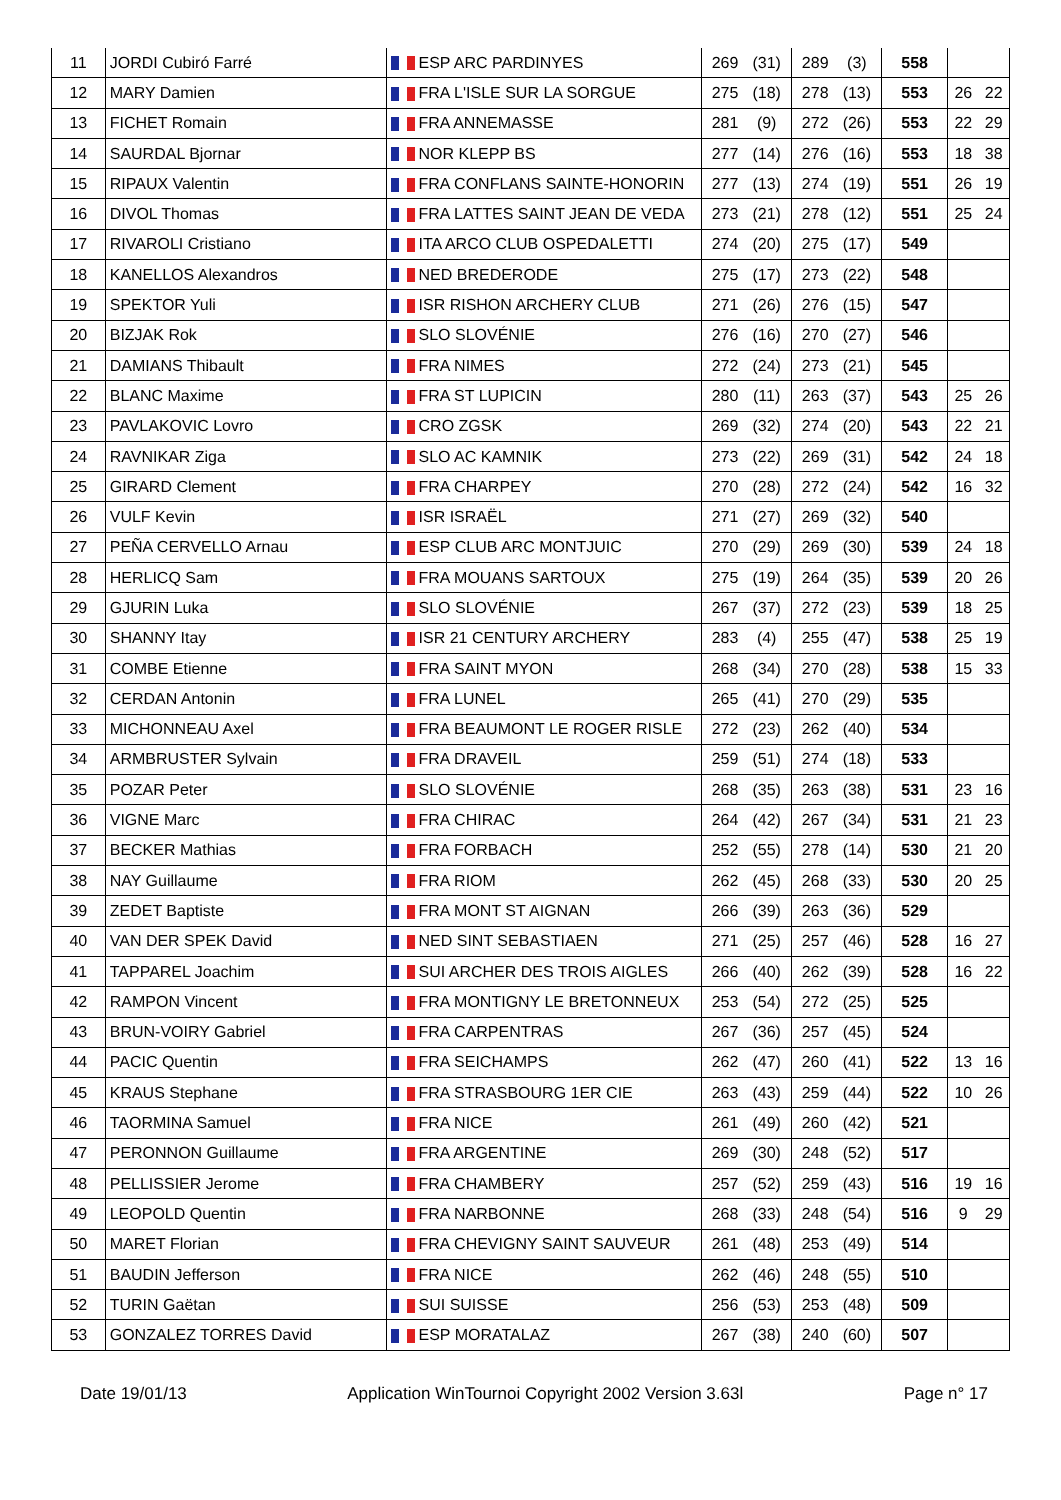| 11 | JORDI Cubiró Farré | ESP ARC PARDINYES | 269 | (31) | 289 | (3) | 558 | | |
| 12 | MARY Damien | FRA L'ISLE SUR LA SORGUE | 275 | (18) | 278 | (13) | 553 | 26 | 22 |
| 13 | FICHET Romain | FRA ANNEMASSE | 281 | (9) | 272 | (26) | 553 | 22 | 29 |
| 14 | SAURDAL Bjornar | NOR KLEPP BS | 277 | (14) | 276 | (16) | 553 | 18 | 38 |
| 15 | RIPAUX Valentin | FRA CONFLANS SAINTE-HONORIN | 277 | (13) | 274 | (19) | 551 | 26 | 19 |
| 16 | DIVOL Thomas | FRA LATTES SAINT JEAN DE VEDA | 273 | (21) | 278 | (12) | 551 | 25 | 24 |
| 17 | RIVAROLI Cristiano | ITA ARCO CLUB OSPEDALETTI | 274 | (20) | 275 | (17) | 549 | | |
| 18 | KANELLOS Alexandros | NED BREDERODE | 275 | (17) | 273 | (22) | 548 | | |
| 19 | SPEKTOR Yuli | ISR RISHON ARCHERY CLUB | 271 | (26) | 276 | (15) | 547 | | |
| 20 | BIZJAK Rok | SLO SLOVÉNIE | 276 | (16) | 270 | (27) | 546 | | |
| 21 | DAMIANS Thibault | FRA NIMES | 272 | (24) | 273 | (21) | 545 | | |
| 22 | BLANC Maxime | FRA ST LUPICIN | 280 | (11) | 263 | (37) | 543 | 25 | 26 |
| 23 | PAVLAKOVIC Lovro | CRO ZGSK | 269 | (32) | 274 | (20) | 543 | 22 | 21 |
| 24 | RAVNIKAR Ziga | SLO AC KAMNIK | 273 | (22) | 269 | (31) | 542 | 24 | 18 |
| 25 | GIRARD Clement | FRA CHARPEY | 270 | (28) | 272 | (24) | 542 | 16 | 32 |
| 26 | VULF Kevin | ISR ISRAËL | 271 | (27) | 269 | (32) | 540 | | |
| 27 | PEÑA CERVELLO Arnau | ESP CLUB ARC MONTJUIC | 270 | (29) | 269 | (30) | 539 | 24 | 18 |
| 28 | HERLICQ Sam | FRA MOUANS SARTOUX | 275 | (19) | 264 | (35) | 539 | 20 | 26 |
| 29 | GJURIN Luka | SLO SLOVÉNIE | 267 | (37) | 272 | (23) | 539 | 18 | 25 |
| 30 | SHANNY Itay | ISR 21 CENTURY ARCHERY | 283 | (4) | 255 | (47) | 538 | 25 | 19 |
| 31 | COMBE Etienne | FRA SAINT MYON | 268 | (34) | 270 | (28) | 538 | 15 | 33 |
| 32 | CERDAN Antonin | FRA LUNEL | 265 | (41) | 270 | (29) | 535 | | |
| 33 | MICHONNEAU Axel | FRA BEAUMONT LE ROGER RISLE | 272 | (23) | 262 | (40) | 534 | | |
| 34 | ARMBRUSTER Sylvain | FRA DRAVEIL | 259 | (51) | 274 | (18) | 533 | | |
| 35 | POZAR Peter | SLO SLOVÉNIE | 268 | (35) | 263 | (38) | 531 | 23 | 16 |
| 36 | VIGNE Marc | FRA CHIRAC | 264 | (42) | 267 | (34) | 531 | 21 | 23 |
| 37 | BECKER Mathias | FRA FORBACH | 252 | (55) | 278 | (14) | 530 | 21 | 20 |
| 38 | NAY Guillaume | FRA RIOM | 262 | (45) | 268 | (33) | 530 | 20 | 25 |
| 39 | ZEDET Baptiste | FRA MONT ST AIGNAN | 266 | (39) | 263 | (36) | 529 | | |
| 40 | VAN DER SPEK David | NED SINT SEBASTIAEN | 271 | (25) | 257 | (46) | 528 | 16 | 27 |
| 41 | TAPPAREL Joachim | SUI ARCHER DES TROIS AIGLES | 266 | (40) | 262 | (39) | 528 | 16 | 22 |
| 42 | RAMPON Vincent | FRA MONTIGNY LE BRETONNEUX | 253 | (54) | 272 | (25) | 525 | | |
| 43 | BRUN-VOIRY Gabriel | FRA CARPENTRAS | 267 | (36) | 257 | (45) | 524 | | |
| 44 | PACIC Quentin | FRA SEICHAMPS | 262 | (47) | 260 | (41) | 522 | 13 | 16 |
| 45 | KRAUS Stephane | FRA STRASBOURG 1ER CIE | 263 | (43) | 259 | (44) | 522 | 10 | 26 |
| 46 | TAORMINA Samuel | FRA NICE | 261 | (49) | 260 | (42) | 521 | | |
| 47 | PERONNON Guillaume | FRA ARGENTINE | 269 | (30) | 248 | (52) | 517 | | |
| 48 | PELLISSIER Jerome | FRA CHAMBERY | 257 | (52) | 259 | (43) | 516 | 19 | 16 |
| 49 | LEOPOLD Quentin | FRA NARBONNE | 268 | (33) | 248 | (54) | 516 | 9 | 29 |
| 50 | MARET Florian | FRA CHEVIGNY SAINT SAUVEUR | 261 | (48) | 253 | (49) | 514 | | |
| 51 | BAUDIN Jefferson | FRA NICE | 262 | (46) | 248 | (55) | 510 | | |
| 52 | TURIN Gaëtan | SUI SUISSE | 256 | (53) | 253 | (48) | 509 | | |
| 53 | GONZALEZ TORRES David | ESP MORATALAZ | 267 | (38) | 240 | (60) | 507 | | |
Date 19/01/13 Application WinTournoi Copyright 2002 Version 3.63l Page n° 17